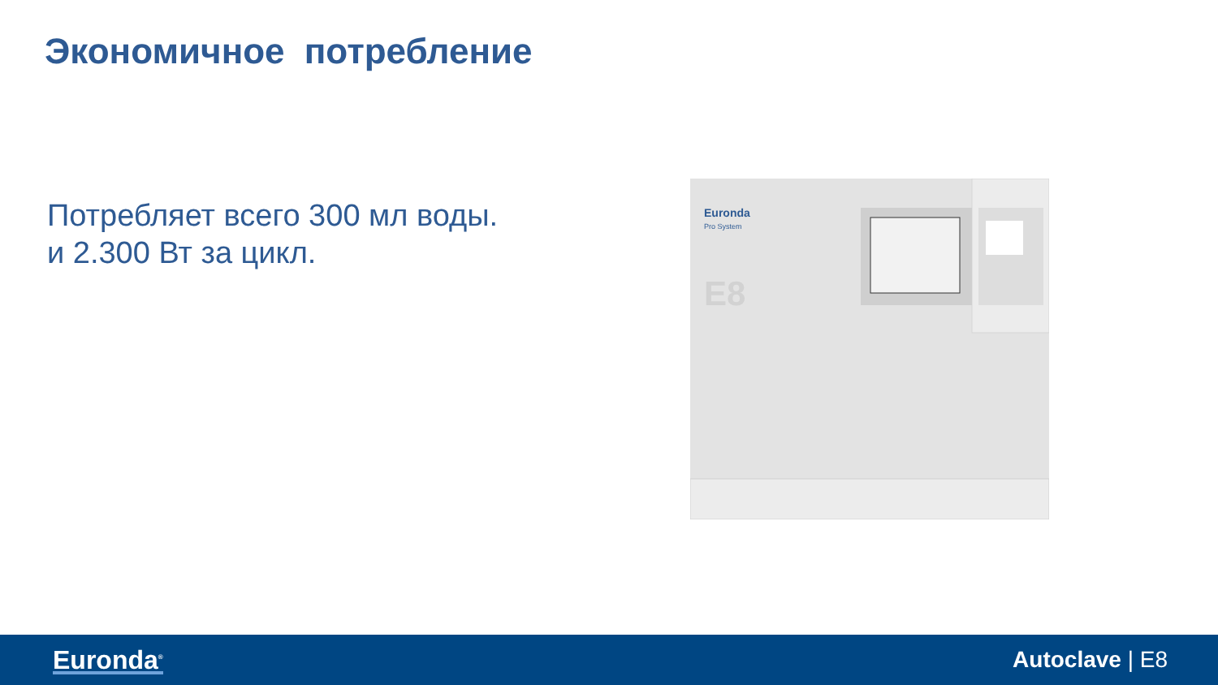Экономичное потребление
Потребляет всего 300 мл воды.
и 2.300 Вт за цикл.
Euronda
Pro System
E8
Euronda<sup>®</sup>
Autoclave | E8